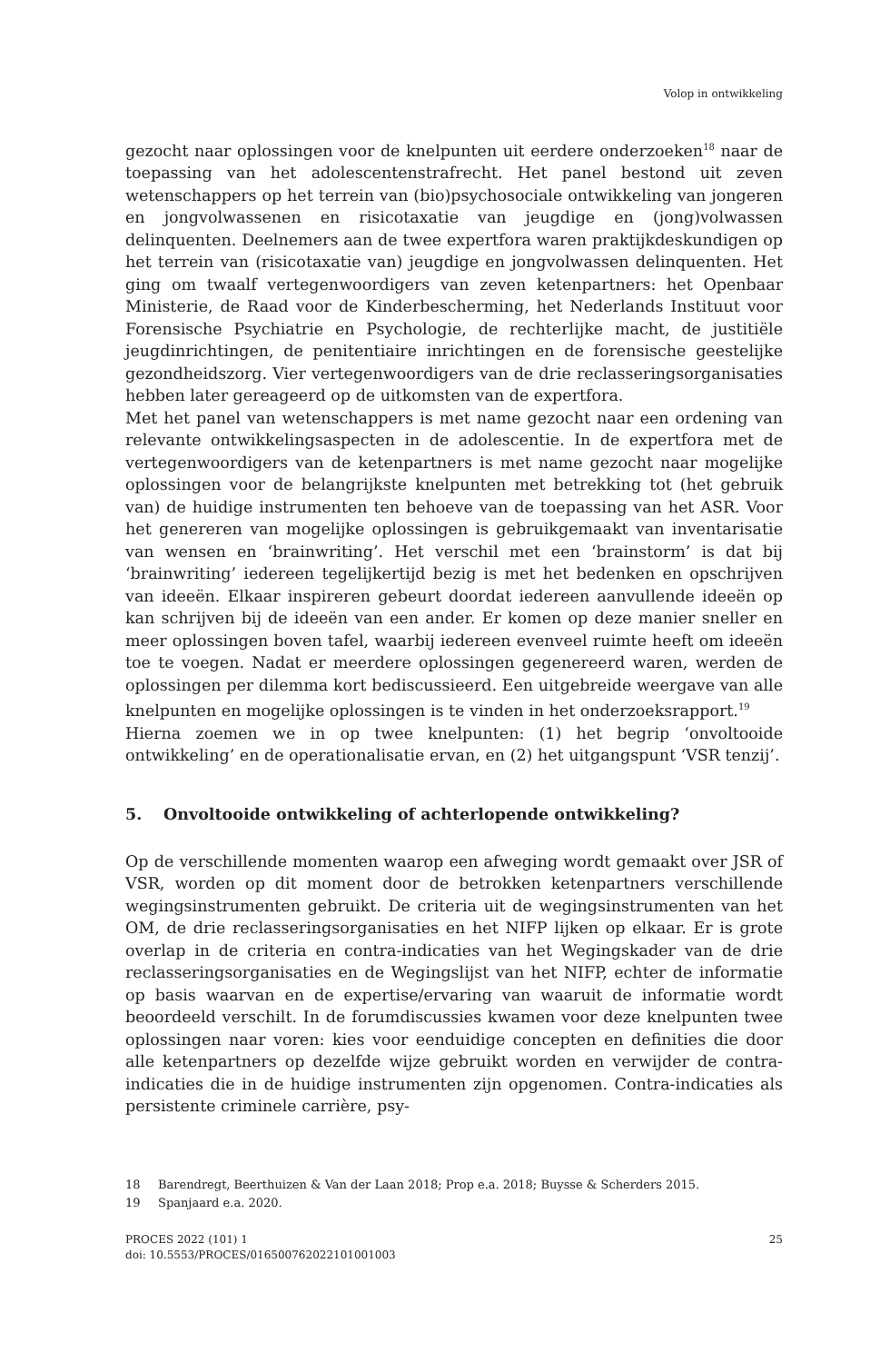Volop in ontwikkeling
gezocht naar oplossingen voor de knelpunten uit eerdere onderzoeken<sup>18</sup> naar de toepassing van het adolescentenstrafrecht. Het panel bestond uit zeven wetenschappers op het terrein van (bio)psychosociale ontwikkeling van jongeren en jongvolwassenen en risicotaxatie van jeugdige en (jong)volwassen delinquenten. Deelnemers aan de twee expertfora waren praktijkdeskundigen op het terrein van (risicotaxatie van) jeugdige en jongvolwassen delinquenten. Het ging om twaalf vertegenwoordigers van zeven ketenpartners: het Openbaar Ministerie, de Raad voor de Kinderbescherming, het Nederlands Instituut voor Forensische Psychiatrie en Psychologie, de rechterlijke macht, de justitiële jeugdinrichtingen, de penitentiaire inrichtingen en de forensische geestelijke gezondheidszorg. Vier vertegenwoordigers van de drie reclasseringsorganisaties hebben later gereageerd op de uitkomsten van de expertfora.
Met het panel van wetenschappers is met name gezocht naar een ordening van relevante ontwikkelingsaspecten in de adolescentie. In de expertfora met de vertegenwoordigers van de ketenpartners is met name gezocht naar mogelijke oplossingen voor de belangrijkste knelpunten met betrekking tot (het gebruik van) de huidige instrumenten ten behoeve van de toepassing van het ASR. Voor het genereren van mogelijke oplossingen is gebruikgemaakt van inventarisatie van wensen en ‘brainwriting’. Het verschil met een ‘brainstorm’ is dat bij ‘brainwriting’ iedereen tegelijkertijd bezig is met het bedenken en opschrijven van ideeën. Elkaar inspireren gebeurt doordat iedereen aanvullende ideeën op kan schrijven bij de ideeën van een ander. Er komen op deze manier sneller en meer oplossingen boven tafel, waarbij iedereen evenveel ruimte heeft om ideeën toe te voegen. Nadat er meerdere oplossingen gegenereerd waren, werden de oplossingen per dilemma kort bediscussieerd. Een uitgebreide weergave van alle knelpunten en mogelijke oplossingen is te vinden in het onderzoeksrapport.<sup>19</sup>
Hierna zoemen we in op twee knelpunten: (1) het begrip ‘onvoltooide ontwikkeling’ en de operationalisatie ervan, en (2) het uitgangspunt ‘VSR tenzij’.
5. Onvoltooide ontwikkeling of achterlopende ontwikkeling?
Op de verschillende momenten waarop een afweging wordt gemaakt over JSR of VSR, worden op dit moment door de betrokken ketenpartners verschillende wegingsinstrumenten gebruikt. De criteria uit de wegingsinstrumenten van het OM, de drie reclasseringsorganisaties en het NIFP lijken op elkaar. Er is grote overlap in de criteria en contra-indicaties van het Wegingskader van de drie reclasseringsorganisaties en de Wegingslijst van het NIFP, echter de informatie op basis waarvan en de expertise/ervaring van waaruit de informatie wordt beoordeeld verschilt. In de forumdiscussies kwamen voor deze knelpunten twee oplossingen naar voren: kies voor eenduidige concepten en definities die door alle ketenpartners op dezelfde wijze gebruikt worden en verwijder de contra-indicaties die in de huidige instrumenten zijn opgenomen. Contra-indicaties als persistente criminele carrière, psy-
18 Barendregt, Beerthuizen & Van der Laan 2018; Prop e.a. 2018; Buysse & Scherders 2015.
19 Spanjaard e.a. 2020.
PROCES 2022 (101) 1
doi: 10.5553/PROCES/016500762022101001003
25